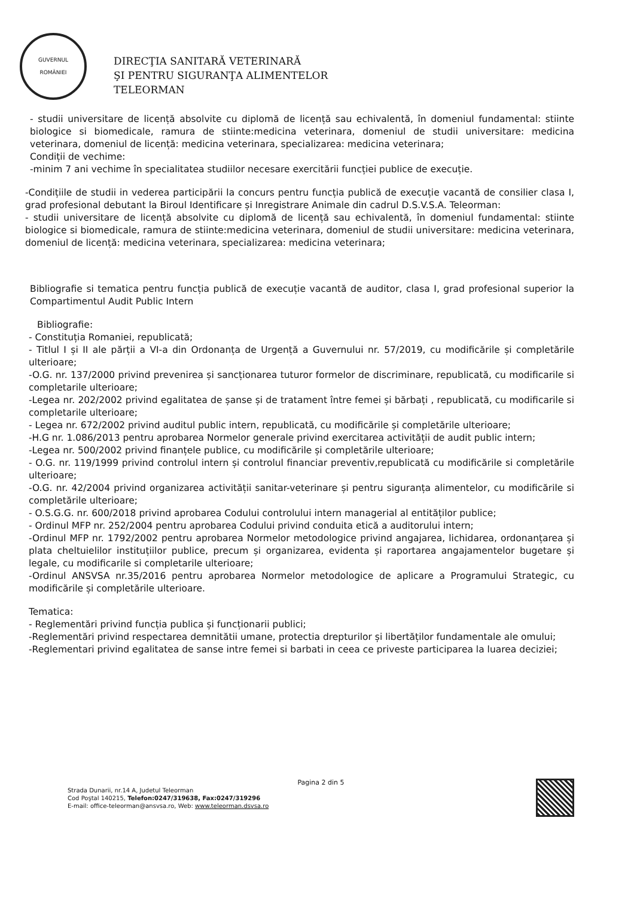GUVERNUL
ROMÂNIEI
DIRECŢIA SANITARĂ VETERINARĂ
ŞI PENTRU SIGURANŢA ALIMENTELOR
TELEORMAN
- studii universitare de licență absolvite cu diplomă de licență sau echivalentă, în domeniul fundamental: stiinte biologice si biomedicale, ramura de stiinte:medicina veterinara, domeniul de studii universitare: medicina veterinara, domeniul de licență: medicina veterinara, specializarea: medicina veterinara;
Condiții de vechime:
-minim 7 ani vechime în specialitatea studiilor necesare exercitării funcției publice de execuție.
-Condițiile de studii in vederea participării la concurs pentru funcția publică de execuție vacantă de consilier clasa I, grad profesional debutant la Biroul Identificare și Inregistrare Animale din cadrul D.S.V.S.A. Teleorman:
- studii universitare de licență absolvite cu diplomă de licență sau echivalentă, în domeniul fundamental: stiinte biologice si biomedicale, ramura de stiinte:medicina veterinara, domeniul de studii universitare: medicina veterinara, domeniul de licență: medicina veterinara, specializarea: medicina veterinara;
Bibliografie si tematica pentru funcția publică de execuție vacantă de auditor, clasa I, grad profesional superior la Compartimentul Audit Public Intern
Bibliografie:
- Constituția Romaniei, republicată;
- Titlul I și II ale părții a VI-a din Ordonanța de Urgență a Guvernului nr. 57/2019, cu modificările și completările ulterioare;
-O.G. nr. 137/2000 privind prevenirea și sancționarea tuturor formelor de discriminare, republicată, cu modificarile si completarile ulterioare;
-Legea nr. 202/2002 privind egalitatea de șanse și de tratament între femei și bărbați , republicată, cu modificarile si completarile ulterioare;
- Legea nr. 672/2002 privind auditul public intern, republicată, cu modificările și completările ulterioare;
-H.G nr. 1.086/2013 pentru aprobarea Normelor generale privind exercitarea activității de audit public intern;
-Legea nr. 500/2002 privind finanțele publice, cu modificările și completările ulterioare;
- O.G. nr. 119/1999 privind controlul intern și controlul financiar preventiv,republicată cu modificările si completările ulterioare;
-O.G. nr. 42/2004 privind organizarea activității sanitar-veterinare și pentru siguranța alimentelor, cu modificările si completările ulterioare;
- O.S.G.G. nr. 600/2018 privind aprobarea Codului controlului intern managerial al entităților publice;
- Ordinul MFP nr. 252/2004 pentru aprobarea Codului privind conduita etică a auditorului intern;
-Ordinul MFP nr. 1792/2002 pentru aprobarea Normelor metodologice privind angajarea, lichidarea, ordonanțarea și plata cheltuielilor instituțiilor publice, precum și organizarea, evidenta și raportarea angajamentelor bugetare și legale, cu modificarile si completarile ulterioare;
-Ordinul ANSVSA nr.35/2016 pentru aprobarea Normelor metodologice de aplicare a Programului Strategic, cu modificările și completările ulterioare.
Tematica:
- Reglementări privind funcția publica și funcționarii publici;
-Reglementări privind respectarea demnitătii umane, protectia drepturilor și libertăților fundamentale ale omului;
-Reglementari privind egalitatea de sanse intre femei si barbati in ceea ce priveste participarea la luarea deciziei;
Pagina 2 din 5
Strada Dunarii, nr.14 A, Judetul Teleorman
Cod Poştal 140215, Telefon:0247/319638, Fax:0247/319296
E-mail: office-teleorman@ansvsa.ro, Web: www.teleorman.dsvsa.ro